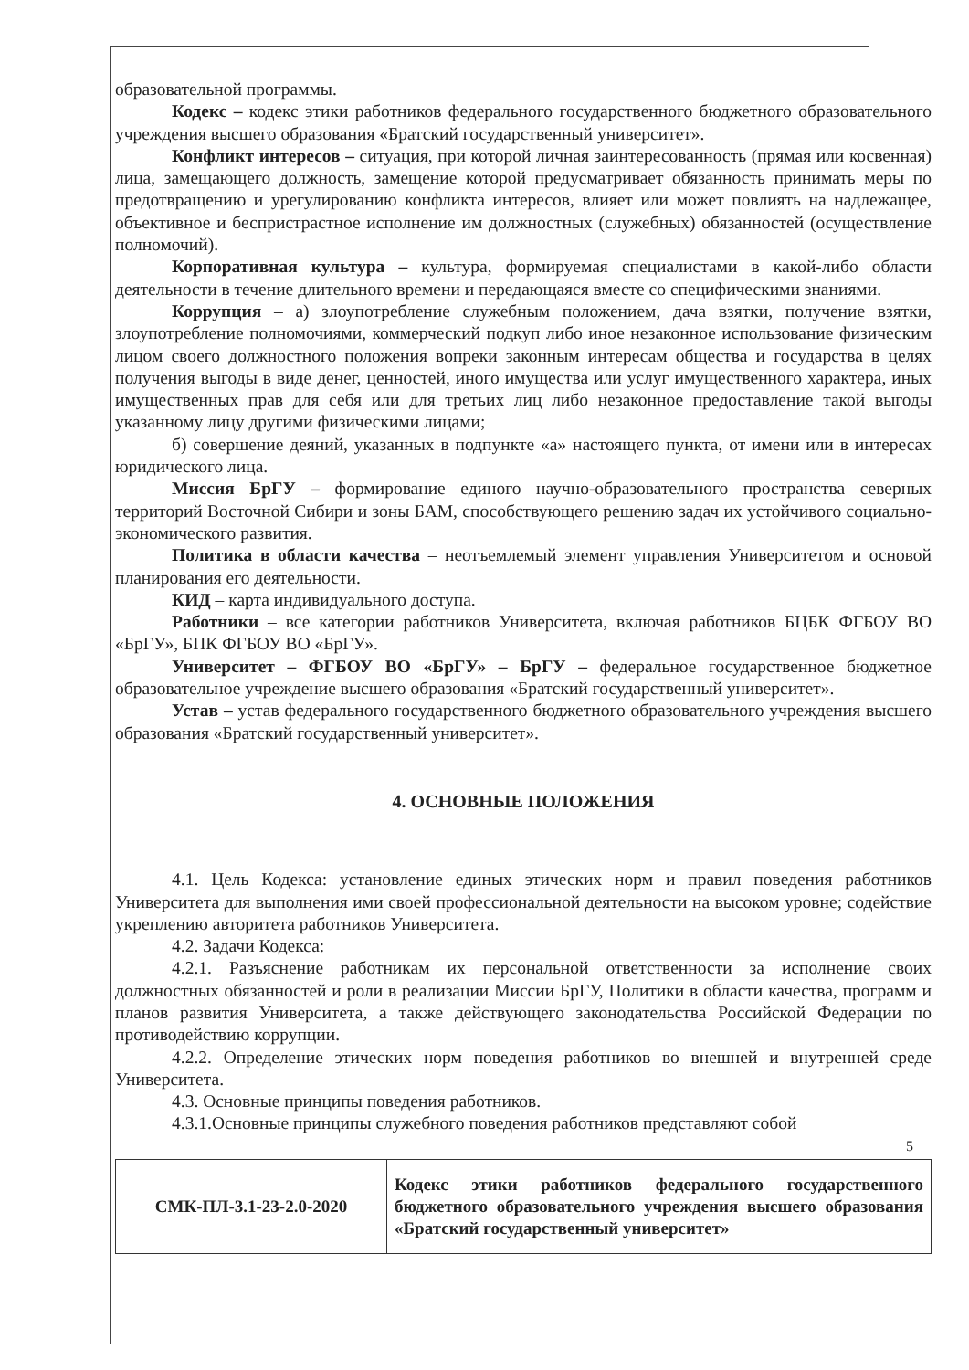образовательной программы.
Кодекс – кодекс этики работников федерального государственного бюджетного образовательного учреждения высшего образования «Братский государственный университет».
Конфликт интересов – ситуация, при которой личная заинтересованность (прямая или косвенная) лица, замещающего должность, замещение которой предусматривает обязанность принимать меры по предотвращению и урегулированию конфликта интересов, влияет или может повлиять на надлежащее, объективное и беспристрастное исполнение им должностных (служебных) обязанностей (осуществление полномочий).
Корпоративная культура – культура, формируемая специалистами в какой-либо области деятельности в течение длительного времени и передающаяся вместе со специфическими знаниями.
Коррупция – а) злоупотребление служебным положением, дача взятки, получение взятки, злоупотребление полномочиями, коммерческий подкуп либо иное незаконное использование физическим лицом своего должностного положения вопреки законным интересам общества и государства в целях получения выгоды в виде денег, ценностей, иного имущества или услуг имущественного характера, иных имущественных прав для себя или для третьих лиц либо незаконное предоставление такой выгоды указанному лицу другими физическими лицами;
б) совершение деяний, указанных в подпункте «а» настоящего пункта, от имени или в интересах юридического лица.
Миссия БрГУ – формирование единого научно-образовательного пространства северных территорий Восточной Сибири и зоны БАМ, способствующего решению задач их устойчивого социально-экономического развития.
Политика в области качества – неотъемлемый элемент управления Университетом и основой планирования его деятельности.
КИД – карта индивидуального доступа.
Работники – все категории работников Университета, включая работников БЦБК ФГБОУ ВО «БрГУ», БПК ФГБОУ ВО «БрГУ».
Университет – ФГБОУ ВО «БрГУ» – БрГУ – федеральное государственное бюджетное образовательное учреждение высшего образования «Братский государственный университет».
Устав – устав федерального государственного бюджетного образовательного учреждения высшего образования «Братский государственный университет».
4. ОСНОВНЫЕ ПОЛОЖЕНИЯ
4.1. Цель Кодекса: установление единых этических норм и правил поведения работников Университета для выполнения ими своей профессиональной деятельности на высоком уровне; содействие укреплению авторитета работников Университета.
4.2. Задачи Кодекса:
4.2.1. Разъяснение работникам их персональной ответственности за исполнение своих должностных обязанностей и роли в реализации Миссии БрГУ, Политики в области качества, программ и планов развития Университета, а также действующего законодательства Российской Федерации по противодействию коррупции.
4.2.2. Определение этических норм поведения работников во внешней и внутренней среде Университета.
4.3. Основные принципы поведения работников.
4.3.1.Основные принципы служебного поведения работников представляют собой
5
| СМК-ПЛ-3.1-23-2.0-2020 | Кодекс этики работников федерального государственного бюджетного образовательного учреждения высшего образования «Братский государственный университет» |